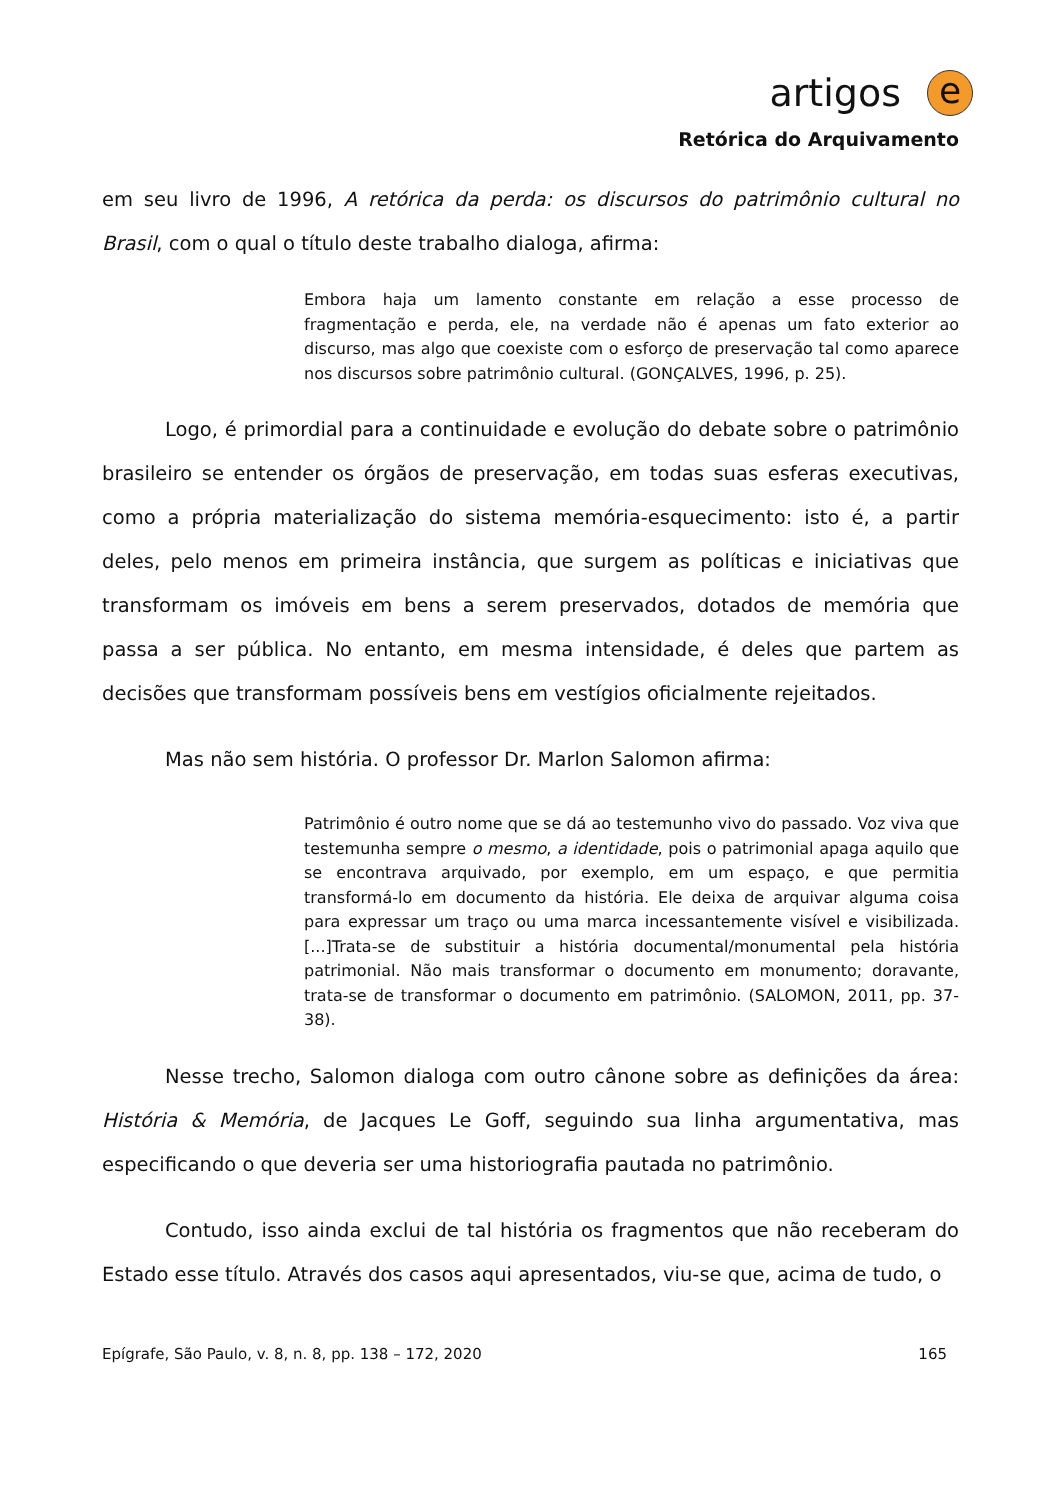artigos e
Retórica do Arquivamento
em seu livro de 1996, A retórica da perda: os discursos do patrimônio cultural no Brasil, com o qual o título deste trabalho dialoga, afirma:
Embora haja um lamento constante em relação a esse processo de fragmentação e perda, ele, na verdade não é apenas um fato exterior ao discurso, mas algo que coexiste com o esforço de preservação tal como aparece nos discursos sobre patrimônio cultural. (GONÇALVES, 1996, p. 25).
Logo, é primordial para a continuidade e evolução do debate sobre o patrimônio brasileiro se entender os órgãos de preservação, em todas suas esferas executivas, como a própria materialização do sistema memória-esquecimento: isto é, a partir deles, pelo menos em primeira instância, que surgem as políticas e iniciativas que transformam os imóveis em bens a serem preservados, dotados de memória que passa a ser pública. No entanto, em mesma intensidade, é deles que partem as decisões que transformam possíveis bens em vestígios oficialmente rejeitados.
Mas não sem história. O professor Dr. Marlon Salomon afirma:
Patrimônio é outro nome que se dá ao testemunho vivo do passado. Voz viva que testemunha sempre o mesmo, a identidade, pois o patrimonial apaga aquilo que se encontrava arquivado, por exemplo, em um espaço, e que permitia transformá-lo em documento da história. Ele deixa de arquivar alguma coisa para expressar um traço ou uma marca incessantemente visível e visibilizada. [...]Trata-se de substituir a história documental/monumental pela história patrimonial. Não mais transformar o documento em monumento; doravante, trata-se de transformar o documento em patrimônio. (SALOMON, 2011, pp. 37-38).
Nesse trecho, Salomon dialoga com outro cânone sobre as definições da área: História & Memória, de Jacques Le Goff, seguindo sua linha argumentativa, mas especificando o que deveria ser uma historiografia pautada no patrimônio.
Contudo, isso ainda exclui de tal história os fragmentos que não receberam do Estado esse título. Através dos casos aqui apresentados, viu-se que, acima de tudo, o
Epígrafe, São Paulo, v. 8, n. 8, pp. 138 – 172, 2020 165